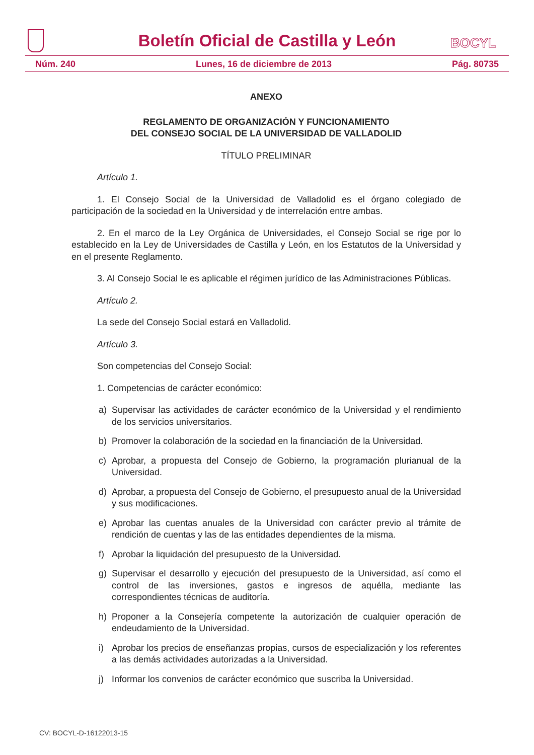Boletín Oficial de Castilla y León
BOCYL
Núm. 240 Lunes, 16 de diciembre de 2013 Pág. 80735
ANEXO
REGLAMENTO DE ORGANIZACIÓN Y FUNCIONAMIENTO
DEL CONSEJO SOCIAL DE LA UNIVERSIDAD DE VALLADOLID
TÍTULO PRELIMINAR
Artículo 1.
1. El Consejo Social de la Universidad de Valladolid es el órgano colegiado de participación de la sociedad en la Universidad y de interrelación entre ambas.
2. En el marco de la Ley Orgánica de Universidades, el Consejo Social se rige por lo establecido en la Ley de Universidades de Castilla y León, en los Estatutos de la Universidad y en el presente Reglamento.
3. Al Consejo Social le es aplicable el régimen jurídico de las Administraciones Públicas.
Artículo 2.
La sede del Consejo Social estará en Valladolid.
Artículo 3.
Son competencias del Consejo Social:
1. Competencias de carácter económico:
a) Supervisar las actividades de carácter económico de la Universidad y el rendimiento de los servicios universitarios.
b) Promover la colaboración de la sociedad en la financiación de la Universidad.
c) Aprobar, a propuesta del Consejo de Gobierno, la programación plurianual de la Universidad.
d) Aprobar, a propuesta del Consejo de Gobierno, el presupuesto anual de la Universidad y sus modificaciones.
e) Aprobar las cuentas anuales de la Universidad con carácter previo al trámite de rendición de cuentas y las de las entidades dependientes de la misma.
f) Aprobar la liquidación del presupuesto de la Universidad.
g) Supervisar el desarrollo y ejecución del presupuesto de la Universidad, así como el control de las inversiones, gastos e ingresos de aquélla, mediante las correspondientes técnicas de auditoría.
h) Proponer a la Consejería competente la autorización de cualquier operación de endeudamiento de la Universidad.
i) Aprobar los precios de enseñanzas propias, cursos de especialización y los referentes a las demás actividades autorizadas a la Universidad.
j) Informar los convenios de carácter económico que suscriba la Universidad.
CV: BOCYL-D-16122013-15